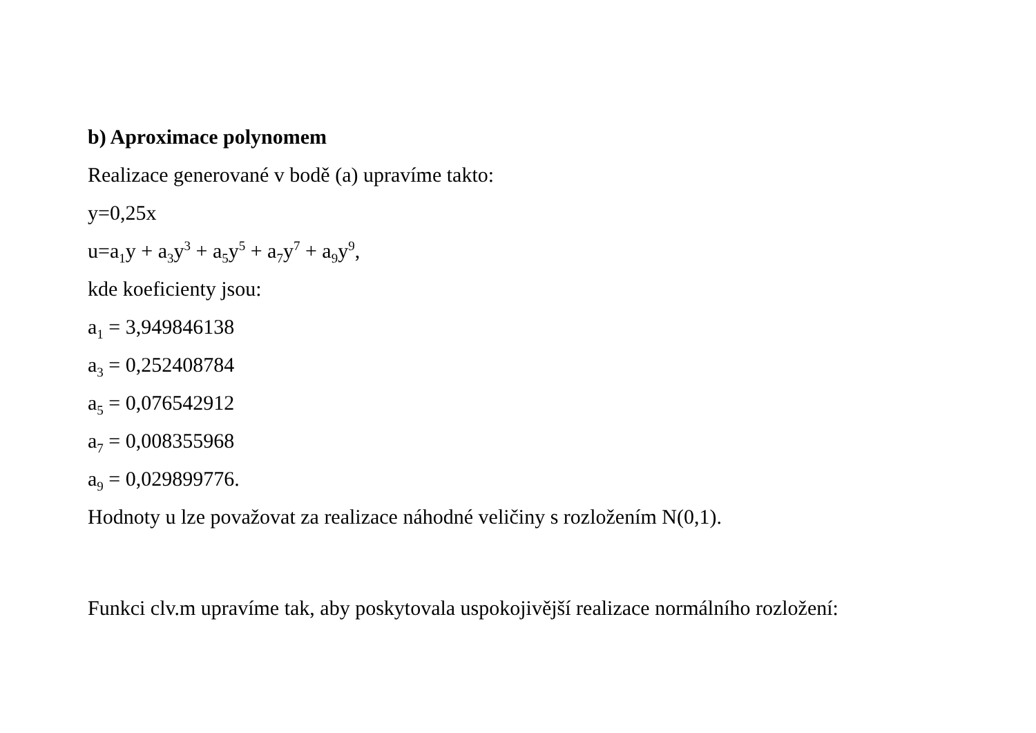b) Aproximace polynomem
Realizace generované v bodě (a) upravíme takto:
y=0,25x
u=a<sub>1</sub>y + a<sub>3</sub>y<sup>3</sup> + a<sub>5</sub>y<sup>5</sup> + a<sub>7</sub>y<sup>7</sup> + a<sub>9</sub>y<sup>9</sup>,
kde koeficienty jsou:
a<sub>1</sub> = 3,949846138
a<sub>3</sub> = 0,252408784
a<sub>5</sub> = 0,076542912
a<sub>7</sub> = 0,008355968
a<sub>9</sub> = 0,029899776.
Hodnoty u lze považovat za realizace náhodné veličiny s rozložením N(0,1).
Funkci clv.m upravíme tak, aby poskytovala uspokojivější realizace normálního rozložení: